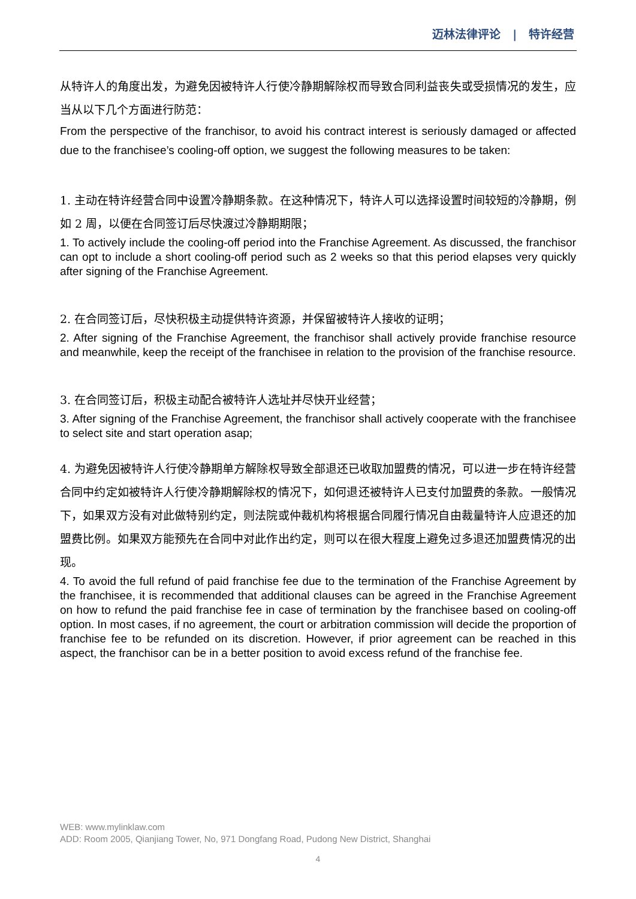迈林法律评论 | 特许经营
从特许人的角度出发，为避免因被特许人行使冷静期解除权而导致合同利益丧失或受损情况的发生，应当从以下几个方面进行防范：
From the perspective of the franchisor, to avoid his contract interest is seriously damaged or affected due to the franchisee’s cooling-off option, we suggest the following measures to be taken:
1. 主动在特许经营合同中设置冷静期条款。在这种情况下，特许人可以选择设置时间较短的冷静期，例如 2 周，以便在合同签订后尽快渡过冷静期期限；
1. To actively include the cooling-off period into the Franchise Agreement. As discussed, the franchisor can opt to include a short cooling-off period such as 2 weeks so that this period elapses very quickly after signing of the Franchise Agreement.
2. 在合同签订后，尽快积极主动提供特许资源，并保留被特许人接收的证明；
2. After signing of the Franchise Agreement, the franchisor shall actively provide franchise resource and meanwhile, keep the receipt of the franchisee in relation to the provision of the franchise resource.
3. 在合同签订后，积极主动配合被特许人选址并尽快开业经营；
3. After signing of the Franchise Agreement, the franchisor shall actively cooperate with the franchisee to select site and start operation asap;
4. 为避免因被特许人行使冷静期单方解除权导致全部退还已收取加盟费的情况，可以进一步在特许经营合同中约定如被特许人行使冷静期解除权的情况下，如何退还被特许人已支付加盟费的条款。一般情况下，如果双方没有对此做特别约定，则法院或仲裁机构将根据合同履行情况自由裁量特许人应退还的加盟费比例。如果双方能预先在合同中对此作出约定，则可以在很大程度上避免过多退还加盟费情况的出现。
4. To avoid the full refund of paid franchise fee due to the termination of the Franchise Agreement by the franchisee, it is recommended that additional clauses can be agreed in the Franchise Agreement on how to refund the paid franchise fee in case of termination by the franchisee based on cooling-off option. In most cases, if no agreement, the court or arbitration commission will decide the proportion of franchise fee to be refunded on its discretion. However, if prior agreement can be reached in this aspect, the franchisor can be in a better position to avoid excess refund of the franchise fee.
WEB: www.mylinklaw.com
ADD: Room 2005, Qianjiang Tower, No, 971 Dongfang Road, Pudong New District, Shanghai
4